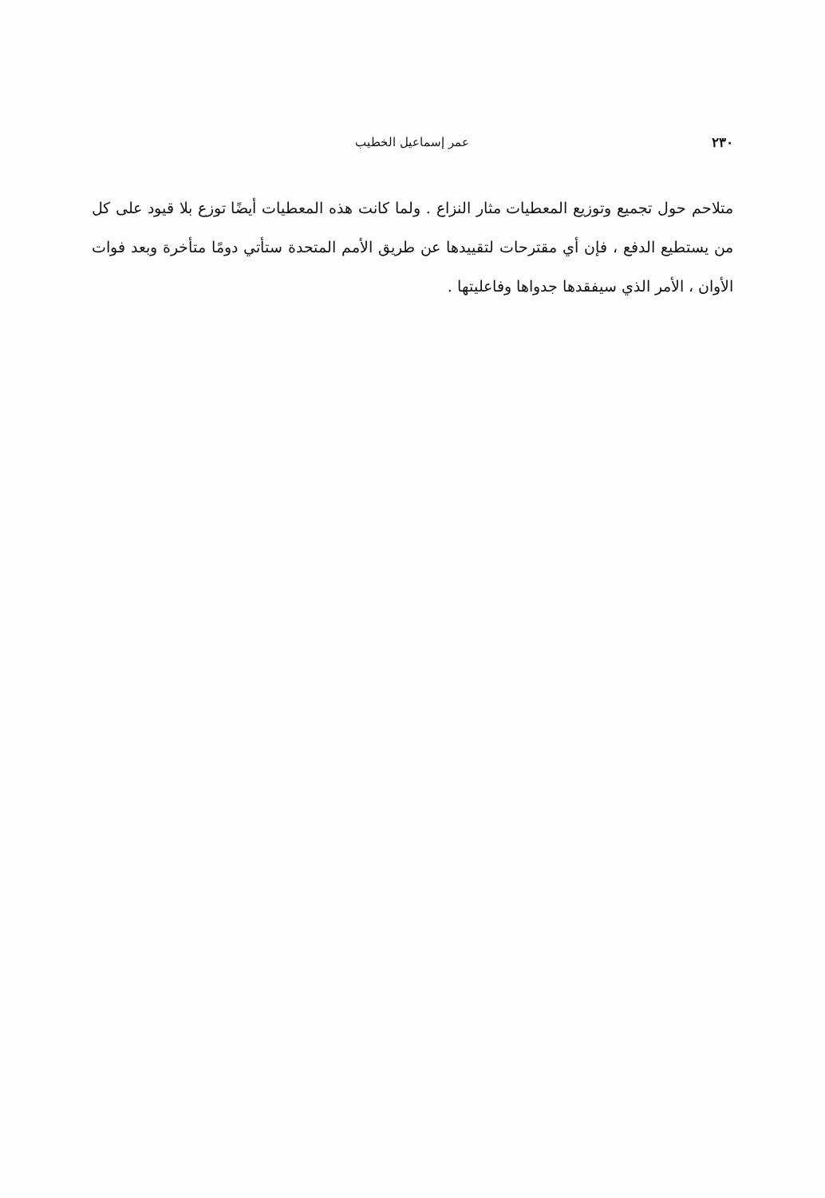٢٣٠ عمر إسماعيل الخطيب
متلاحم حول تجميع وتوزيع المعطيات مثار النزاع . ولما كانت هذه المعطيات أيضًا توزع بلا قيود على كل من يستطيع الدفع ، فإن أي مقترحات لتقييدها عن طريق الأمم المتحدة ستأتي دومًا متأخرة وبعد فوات الأوان ، الأمر الذي سيفقدها جدواها وفاعليتها .